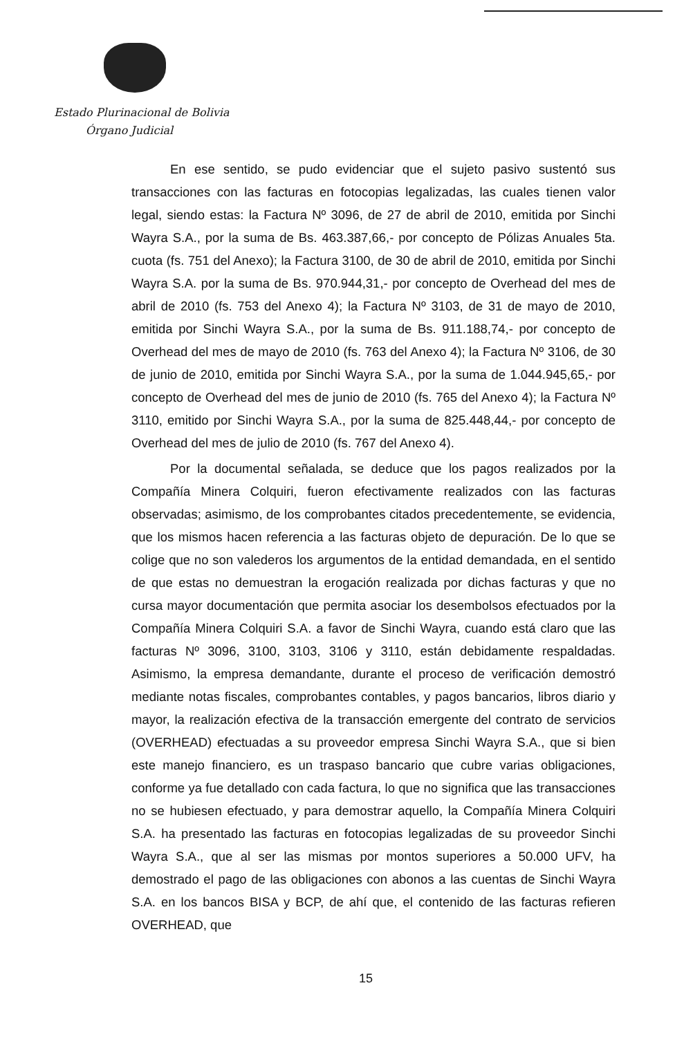Estado Plurinacional de Bolivia
Órgano Judicial
En ese sentido, se pudo evidenciar que el sujeto pasivo sustentó sus transacciones con las facturas en fotocopias legalizadas, las cuales tienen valor legal, siendo estas: la Factura Nº 3096, de 27 de abril de 2010, emitida por Sinchi Wayra S.A., por la suma de Bs. 463.387,66,- por concepto de Pólizas Anuales 5ta. cuota (fs. 751 del Anexo); la Factura 3100, de 30 de abril de 2010, emitida por Sinchi Wayra S.A. por la suma de Bs. 970.944,31,- por concepto de Overhead del mes de abril de 2010 (fs. 753 del Anexo 4); la Factura Nº 3103, de 31 de mayo de 2010, emitida por Sinchi Wayra S.A., por la suma de Bs. 911.188,74,- por concepto de Overhead del mes de mayo de 2010 (fs. 763 del Anexo 4); la Factura Nº 3106, de 30 de junio de 2010, emitida por Sinchi Wayra S.A., por la suma de 1.044.945,65,- por concepto de Overhead del mes de junio de 2010 (fs. 765 del Anexo 4); la Factura Nº 3110, emitido por Sinchi Wayra S.A., por la suma de 825.448,44,- por concepto de Overhead del mes de julio de 2010 (fs. 767 del Anexo 4).
Por la documental señalada, se deduce que los pagos realizados por la Compañía Minera Colquiri, fueron efectivamente realizados con las facturas observadas; asimismo, de los comprobantes citados precedentemente, se evidencia, que los mismos hacen referencia a las facturas objeto de depuración. De lo que se colige que no son valederos los argumentos de la entidad demandada, en el sentido de que estas no demuestran la erogación realizada por dichas facturas y que no cursa mayor documentación que permita asociar los desembolsos efectuados por la Compañía Minera Colquiri S.A. a favor de Sinchi Wayra, cuando está claro que las facturas Nº 3096, 3100, 3103, 3106 y 3110, están debidamente respaldadas. Asimismo, la empresa demandante, durante el proceso de verificación demostró mediante notas fiscales, comprobantes contables, y pagos bancarios, libros diario y mayor, la realización efectiva de la transacción emergente del contrato de servicios (OVERHEAD) efectuadas a su proveedor empresa Sinchi Wayra S.A., que si bien este manejo financiero, es un traspaso bancario que cubre varias obligaciones, conforme ya fue detallado con cada factura, lo que no significa que las transacciones no se hubiesen efectuado, y para demostrar aquello, la Compañía Minera Colquiri S.A. ha presentado las facturas en fotocopias legalizadas de su proveedor Sinchi Wayra S.A., que al ser las mismas por montos superiores a 50.000 UFV, ha demostrado el pago de las obligaciones con abonos a las cuentas de Sinchi Wayra S.A. en los bancos BISA y BCP, de ahí que, el contenido de las facturas refieren OVERHEAD, que
15